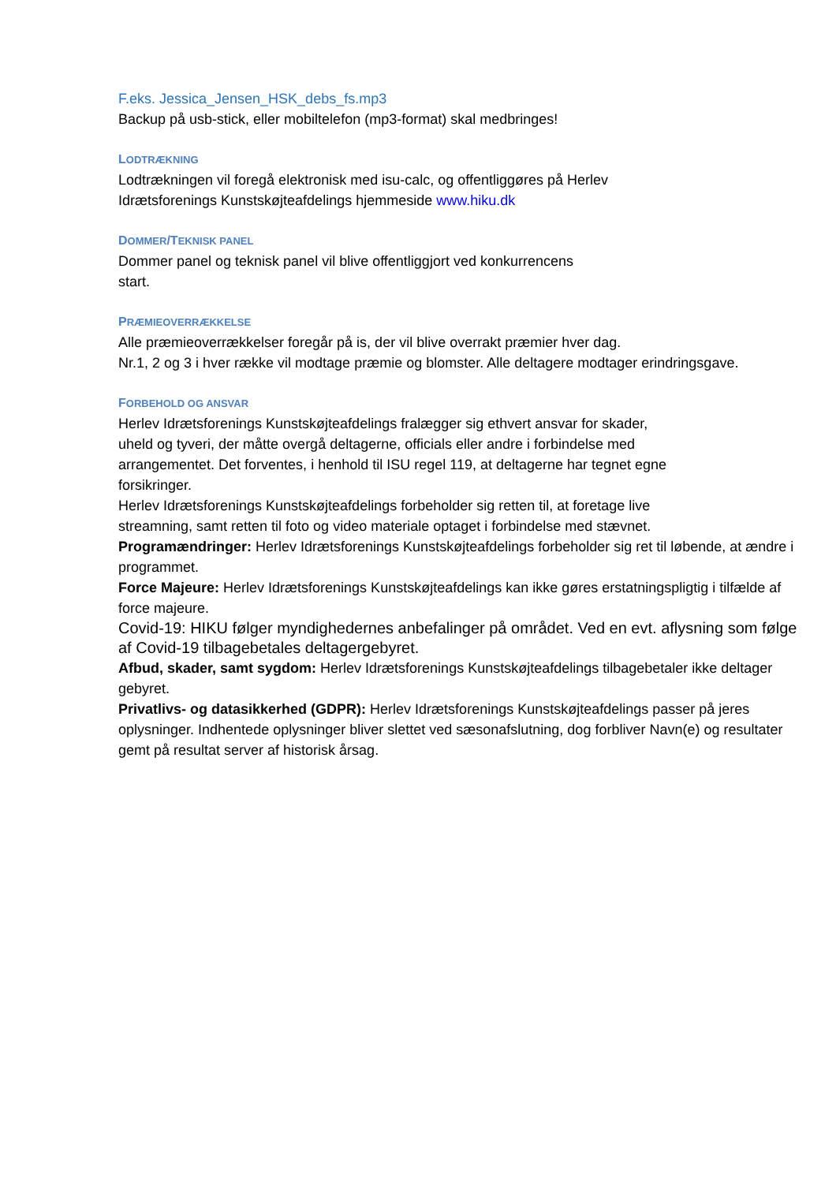F.eks. Jessica_Jensen_HSK_debs_fs.mp3
Backup på usb-stick, eller mobiltelefon (mp3-format) skal medbringes!
LODTRÆKNING
Lodtrækningen vil foregå elektronisk med isu-calc, og offentliggøres på Herlev
Idrætsforenings Kunstskøjteafdelings hjemmeside www.hiku.dk
DOMMER/TEKNISK PANEL
Dommer panel og teknisk panel vil blive offentliggjort ved konkurrencens
start.
PRÆMIEOVERRÆKKELSE
Alle præmieoverrækkelser foregår på is, der vil blive overrakt præmier hver dag.
Nr.1, 2 og 3 i hver række vil modtage præmie og blomster. Alle deltagere modtager erindringsgave.
FORBEHOLD OG ANSVAR
Herlev Idrætsforenings Kunstskøjteafdelings fralægger sig ethvert ansvar for skader,
uheld og tyveri, der måtte overgå deltagerne, officials eller andre i forbindelse med
arrangementet. Det forventes, i henhold til ISU regel 119, at deltagerne har tegnet egne
forsikringer.
Herlev Idrætsforenings Kunstskøjteafdelings forbeholder sig retten til, at foretage live
streamning, samt retten til foto og video materiale optaget i forbindelse med stævnet.
Programændringer: Herlev Idrætsforenings Kunstskøjteafdelings forbeholder sig ret til løbende, at ændre i programmet.
Force Majeure: Herlev Idrætsforenings Kunstskøjteafdelings kan ikke gøres erstatningspligtig i tilfælde af force majeure.
Covid-19: HIKU følger myndighedernes anbefalinger på området. Ved en evt. aflysning som følge af Covid-19 tilbagebetales deltagergebyret.
Afbud, skader, samt sygdom: Herlev Idrætsforenings Kunstskøjteafdelings tilbagebetaler ikke deltager gebyret.
Privatlivs- og datasikkerhed (GDPR): Herlev Idrætsforenings Kunstskøjteafdelings passer på jeres oplysninger. Indhentede oplysninger bliver slettet ved sæsonafslutning, dog forbliver Navn(e) og resultater gemt på resultat server af historisk årsag.